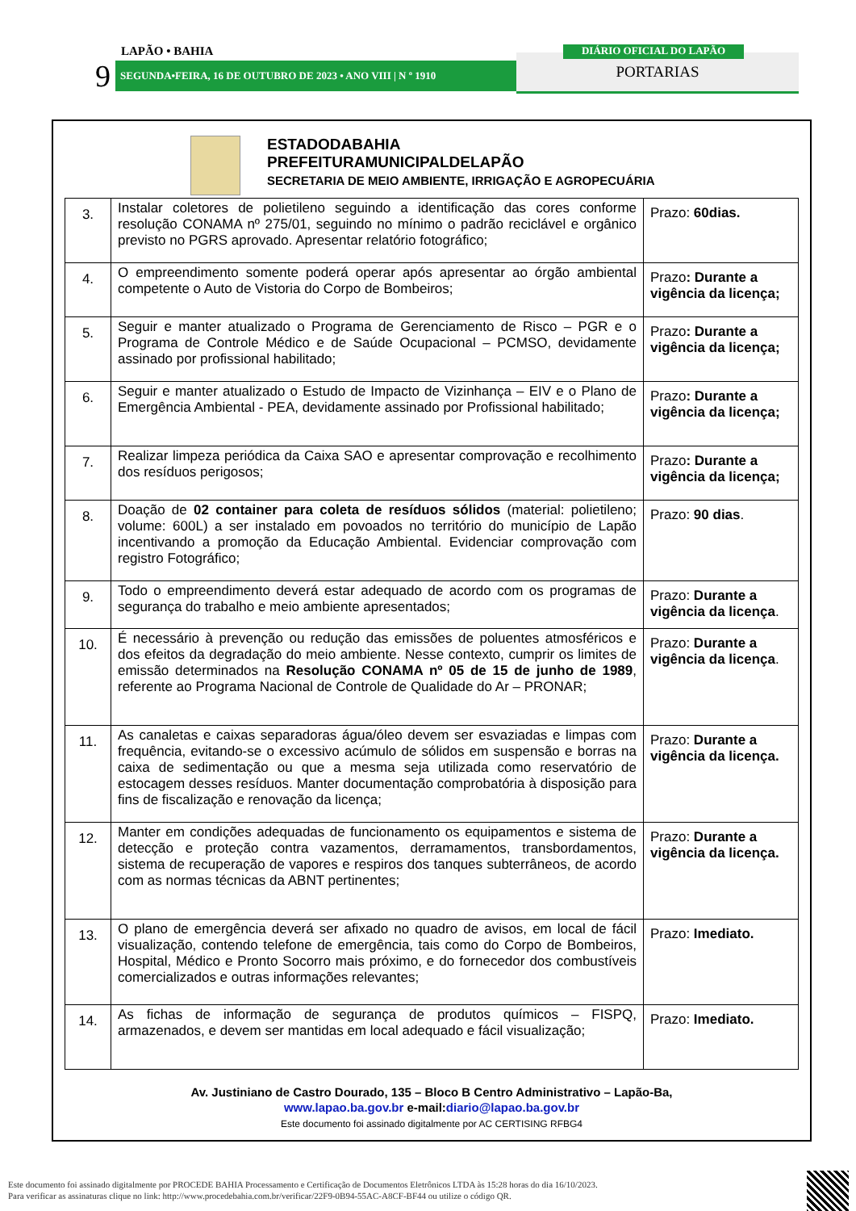LAPÃO • BAHIA
9 SEGUNDA•FEIRA, 16 DE OUTUBRO DE 2023 • ANO VIII | N º 1910 PORTARIAS
DIÁRIO OFICIAL DO LAPÃO
ESTADODABAHIA
PREFEITURAMUNICIPALDELAPÃO
SECRETARIA DE MEIO AMBIENTE, IRRIGAÇÃO E AGROPECUÁRIA
| 3. | Instalar coletores de polietileno seguindo a identificação das cores conforme resolução CONAMA nº 275/01, seguindo no mínimo o padrão reciclável e orgânico previsto no PGRS aprovado. Apresentar relatório fotográfico; | Prazo: 60dias. |
| 4. | O empreendimento somente poderá operar após apresentar ao órgão ambiental competente o Auto de Vistoria do Corpo de Bombeiros; | Prazo : Durante a vigência da licença; |
| 5. | Seguir e manter atualizado o Programa de Gerenciamento de Risco – PGR e o Programa de Controle Médico e de Saúde Ocupacional – PCMSO, devidamente assinado por profissional habilitado; | Prazo : Durante a vigência da licença; |
| 6. | Seguir e manter atualizado o Estudo de Impacto de Vizinhança – EIV e o Plano de Emergência Ambiental - PEA, devidamente assinado por Profissional habilitado; | Prazo : Durante a vigência da licença; |
| 7. | Realizar limpeza periódica da Caixa SAO e apresentar comprovação e recolhimento dos resíduos perigosos; | Prazo : Durante a vigência da licença; |
| 8. | Doação de 02 container para coleta de resíduos sólidos (material: polietileno; volume: 600L) a ser instalado em povoados no território do município de Lapão incentivando a promoção da Educação Ambiental. Evidenciar comprovação com registro Fotográfico; | Prazo: 90 dias . |
| 9. | Todo o empreendimento deverá estar adequado de acordo com os programas de segurança do trabalho e meio ambiente apresentados; | Prazo: Durante a vigência da licença . |
| 10. | É necessário à prevenção ou redução das emissões de poluentes atmosféricos e dos efeitos da degradação do meio ambiente. Nesse contexto, cumprir os limites de emissão determinados na Resolução CONAMA nº 05 de 15 de junho de 1989 , referente ao Programa Nacional de Controle de Qualidade do Ar – PRONAR; | Prazo: Durante a vigência da licença . |
| 11. | As canaletas e caixas separadoras água/óleo devem ser esvaziadas e limpas com frequência, evitando-se o excessivo acúmulo de sólidos em suspensão e borras na caixa de sedimentação ou que a mesma seja utilizada como reservatório de estocagem desses resíduos. Manter documentação comprobatória à disposição para fins de fiscalização e renovação da licença; | Prazo: Durante a vigência da licença. |
| 12. | Manter em condições adequadas de funcionamento os equipamentos e sistema de detecção e proteção contra vazamentos, derramamentos, transbordamentos, sistema de recuperação de vapores e respiros dos tanques subterrâneos, de acordo com as normas técnicas da ABNT pertinentes; | Prazo: Durante a vigência da licença. |
| 13. | O plano de emergência deverá ser afixado no quadro de avisos, em local de fácil visualização, contendo telefone de emergência, tais como do Corpo de Bombeiros, Hospital, Médico e Pronto Socorro mais próximo, e do fornecedor dos combustíveis comercializados e outras informações relevantes; | Prazo: Imediato. |
| 14. | As fichas de informação de segurança de produtos químicos – FISPQ, armazenados, e devem ser mantidas em local adequado e fácil visualização; | Prazo: Imediato. |
Av. Justiniano de Castro Dourado, 135 – Bloco B Centro Administrativo – Lapão-Ba,
www.lapao.ba.gov.br e-mail:diario@lapao.ba.gov.br
Este documento foi assinado digitalmente por AC CERTISING RFBG4
Este documento foi assinado digitalmente por PROCEDE BAHIA Processamento e Certificação de Documentos Eletrônicos LTDA às 15:28 horas do dia 16/10/2023.
Para verificar as assinaturas clique no link: http://www.procedebahia.com.br/verificar/22F9-0B94-55AC-A8CF-BF44 ou utilize o código QR.